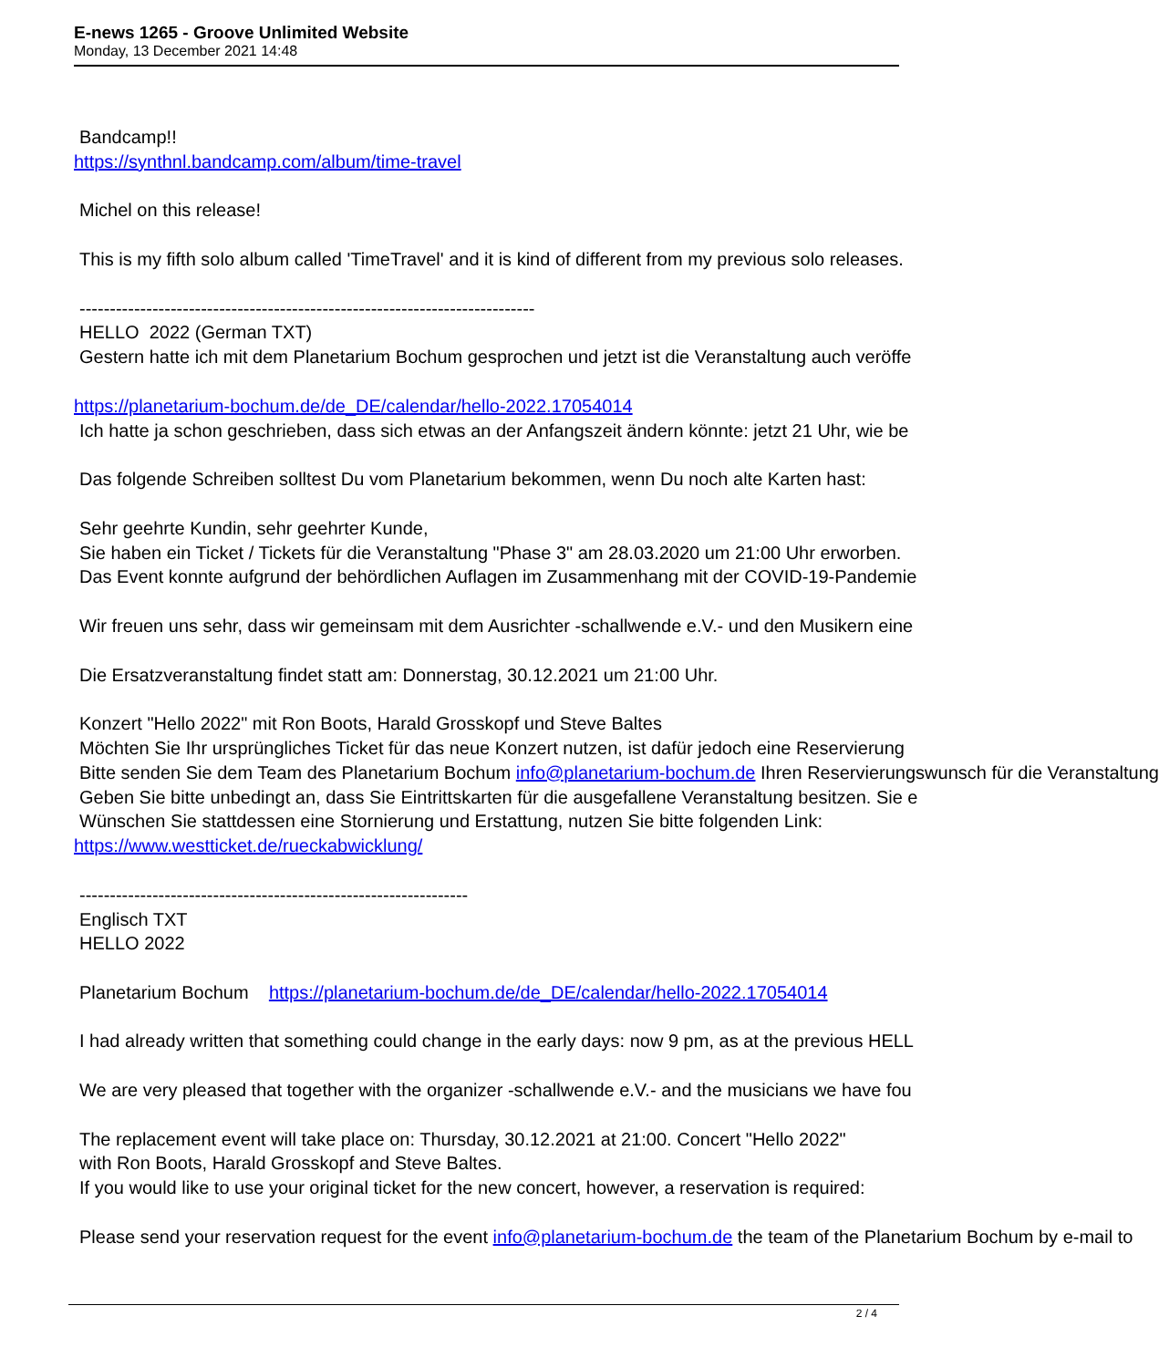E-news 1265 - Groove Unlimited Website
Monday, 13 December 2021 14:48
Bandcamp!!
https://synthnl.bandcamp.com/album/time-travel
Michel on this release!
This is my fifth solo album called 'TimeTravel' and it is kind of different from my previous solo releases.
---------------------------------------------------------------------------
HELLO 2022 (German TXT)
Gestern hatte ich mit dem Planetarium Bochum gesprochen und jetzt ist die Veranstaltung auch veröffe
https://planetarium-bochum.de/de_DE/calendar/hello-2022.17054014
Ich hatte ja schon geschrieben, dass sich etwas an der Anfangszeit ändern könnte: jetzt 21 Uhr, wie be
Das folgende Schreiben solltest Du vom Planetarium bekommen, wenn Du noch alte Karten hast:
Sehr geehrte Kundin, sehr geehrter Kunde,
Sie haben ein Ticket / Tickets für die Veranstaltung "Phase 3" am 28.03.2020 um 21:00 Uhr erworben.
Das Event konnte aufgrund der behördlichen Auflagen im Zusammenhang mit der COVID-19-Pandemie
Wir freuen uns sehr, dass wir gemeinsam mit dem Ausrichter -schallwende e.V.- und den Musikern eine
Die Ersatzveranstaltung findet statt am: Donnerstag, 30.12.2021 um 21:00 Uhr.
Konzert "Hello 2022" mit Ron Boots, Harald Grosskopf und Steve Baltes
Möchten Sie Ihr ursprüngliches Ticket für das neue Konzert nutzen, ist dafür jedoch eine Reservierung
Bitte senden Sie dem Team des Planetarium Bochum info@planetarium-bochum.de Ihren Reservierungswunsch für die Veranstaltung
Geben Sie bitte unbedingt an, dass Sie Eintrittskarten für die ausgefallene Veranstaltung besitzen. Sie e
Wünschen Sie stattdessen eine Stornierung und Erstattung, nutzen Sie bitte folgenden Link:
https://www.westticket.de/rueckabwicklung/
----------------------------------------------------------------
Englisch TXT
HELLO 2022
Planetarium Bochum https://planetarium-bochum.de/de_DE/calendar/hello-2022.17054014
I had already written that something could change in the early days: now 9 pm, as at the previous HELL
We are very pleased that together with the organizer -schallwende e.V.- and the musicians we have fou
The replacement event will take place on: Thursday, 30.12.2021 at 21:00. Concert "Hello 2022"
with Ron Boots, Harald Grosskopf and Steve Baltes.
If you would like to use your original ticket for the new concert, however, a reservation is required:
Please send your reservation request for the event info@planetarium-bochum.de the team of the Planetarium Bochum by e-mail to
2 / 4